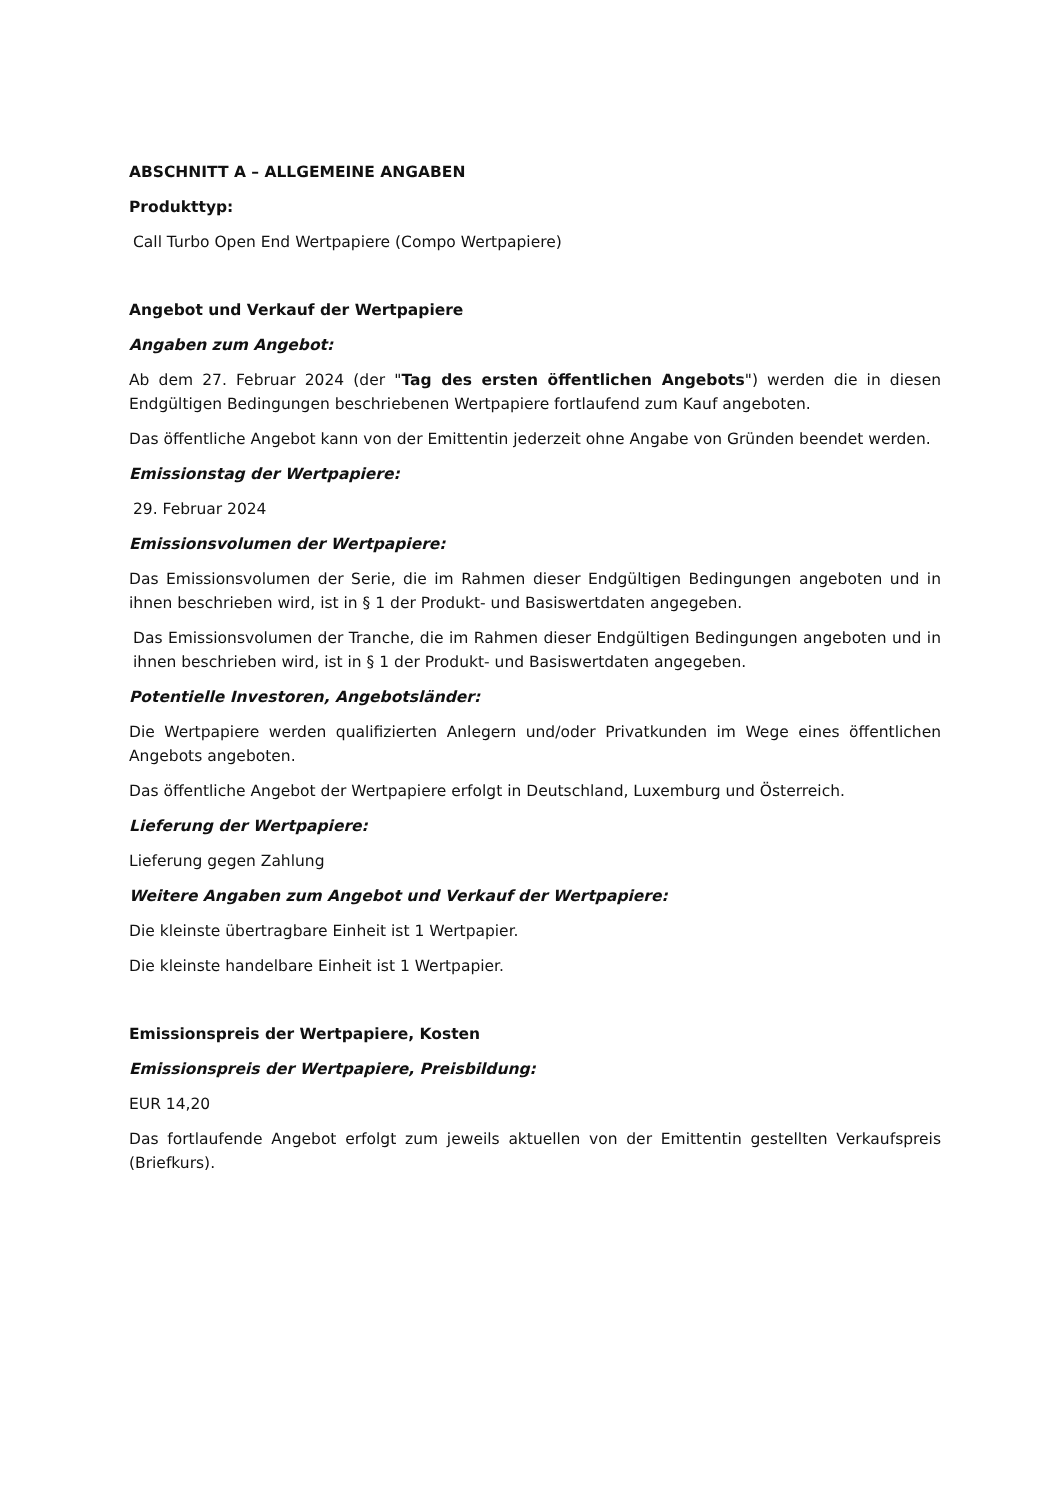ABSCHNITT A – ALLGEMEINE ANGABEN
Produkttyp:
Call Turbo Open End Wertpapiere (Compo Wertpapiere)
Angebot und Verkauf der Wertpapiere
Angaben zum Angebot:
Ab dem 27. Februar 2024 (der "Tag des ersten öffentlichen Angebots") werden die in diesen Endgültigen Bedingungen beschriebenen Wertpapiere fortlaufend zum Kauf angeboten.
Das öffentliche Angebot kann von der Emittentin jederzeit ohne Angabe von Gründen beendet werden.
Emissionstag der Wertpapiere:
29. Februar 2024
Emissionsvolumen der Wertpapiere:
Das Emissionsvolumen der Serie, die im Rahmen dieser Endgültigen Bedingungen angeboten und in ihnen beschrieben wird, ist in § 1 der Produkt- und Basiswertdaten angegeben.
Das Emissionsvolumen der Tranche, die im Rahmen dieser Endgültigen Bedingungen angeboten und in ihnen beschrieben wird, ist in § 1 der Produkt- und Basiswertdaten angegeben.
Potentielle Investoren, Angebotsländer:
Die Wertpapiere werden qualifizierten Anlegern und/oder Privatkunden im Wege eines öffentlichen Angebots angeboten.
Das öffentliche Angebot der Wertpapiere erfolgt in Deutschland, Luxemburg und Österreich.
Lieferung der Wertpapiere:
Lieferung gegen Zahlung
Weitere Angaben zum Angebot und Verkauf der Wertpapiere:
Die kleinste übertragbare Einheit ist 1 Wertpapier.
Die kleinste handelbare Einheit ist 1 Wertpapier.
Emissionspreis der Wertpapiere, Kosten
Emissionspreis der Wertpapiere, Preisbildung:
EUR 14,20
Das fortlaufende Angebot erfolgt zum jeweils aktuellen von der Emittentin gestellten Verkaufspreis (Briefkurs).